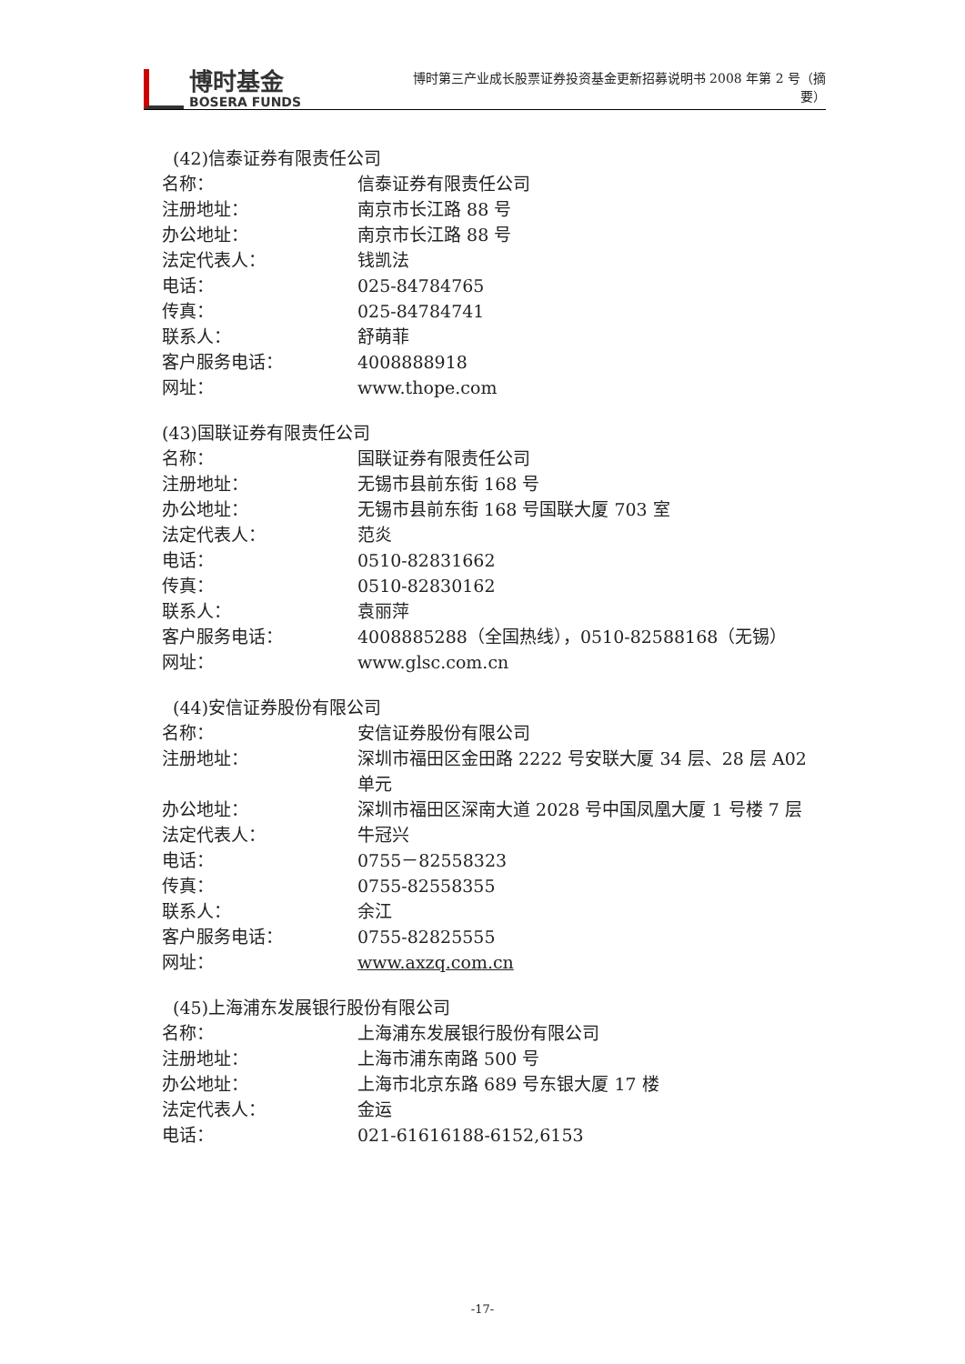博时基金
BOSERA FUNDS
博时第三产业成长股票证券投资基金更新招募说明书 2008 年第 2 号（摘要）
(42)信泰证券有限责任公司
名称： 信泰证券有限责任公司
注册地址： 南京市长江路 88 号
办公地址： 南京市长江路 88 号
法定代表人： 钱凯法
电话： 025-84784765
传真： 025-84784741
联系人： 舒萌菲
客户服务电话： 4008888918
网址： www.thope.com
(43)国联证券有限责任公司
名称： 国联证券有限责任公司
注册地址： 无锡市县前东街 168 号
办公地址： 无锡市县前东街 168 号国联大厦 703 室
法定代表人： 范炎
电话： 0510-82831662
传真： 0510-82830162
联系人： 袁丽萍
客户服务电话： 4008885288（全国热线），0510-82588168（无锡）
网址： www.glsc.com.cn
(44)安信证券股份有限公司
名称： 安信证券股份有限公司
注册地址： 深圳市福田区金田路 2222 号安联大厦 34 层、28 层 A02 单元
办公地址： 深圳市福田区深南大道 2028 号中国凤凰大厦 1 号楼 7 层
法定代表人： 牛冠兴
电话： 0755－82558323
传真： 0755-82558355
联系人： 余江
客户服务电话： 0755-82825555
网址： www.axzq.com.cn
(45)上海浦东发展银行股份有限公司
名称： 上海浦东发展银行股份有限公司
注册地址： 上海市浦东南路 500 号
办公地址： 上海市北京东路 689 号东银大厦 17 楼
法定代表人： 金运
电话： 021-61616188-6152,6153
-17-